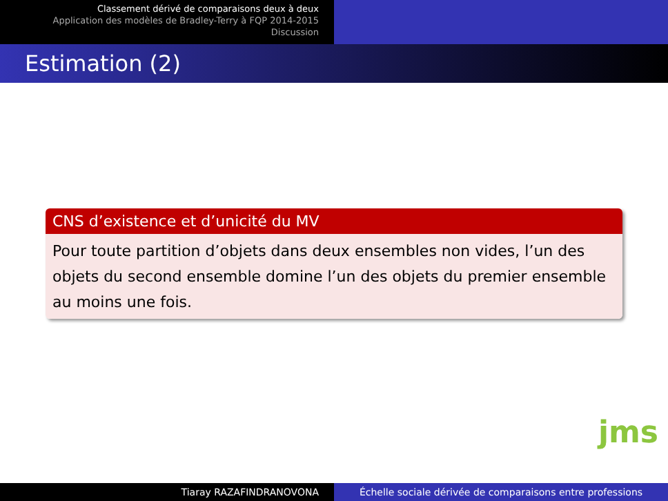Classement dérivé de comparaisons deux à deux
Application des modèles de Bradley-Terry à FQP 2014-2015
Discussion
Estimation (2)
CNS d’existence et d’unicité du MV
Pour toute partition d’objets dans deux ensembles non vides, l’un des objets du second ensemble domine l’un des objets du premier ensemble au moins une fois.
jms
Tiaray RAZAFINDRANOVONA Échelle sociale dérivée de comparaisons entre professions